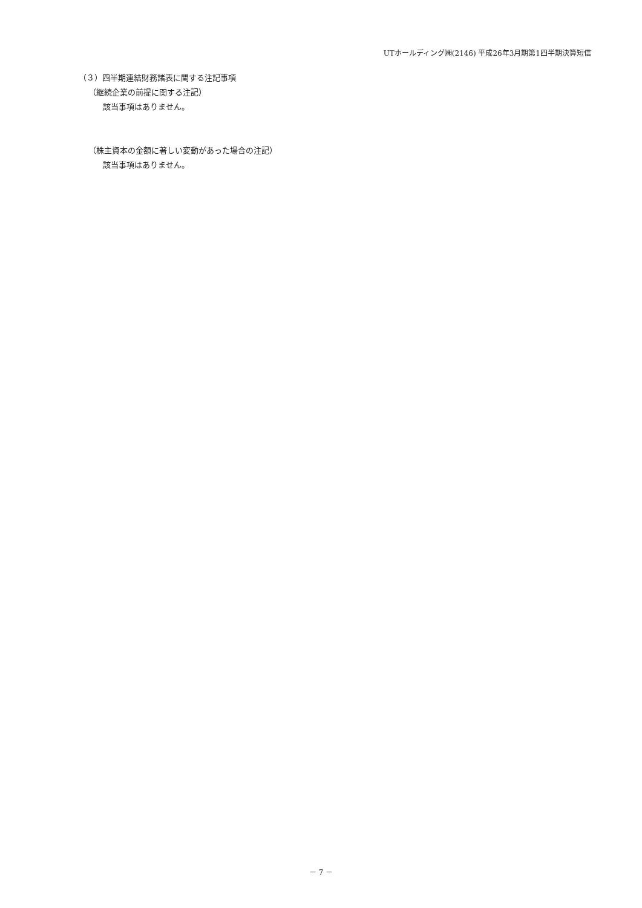UTホールディング㈱(2146) 平成26年3月期第1四半期決算短信
（３）四半期連結財務諸表に関する注記事項
（継続企業の前提に関する注記）
該当事項はありません。
（株主資本の金額に著しい変動があった場合の注記）
該当事項はありません。
－ 7 －